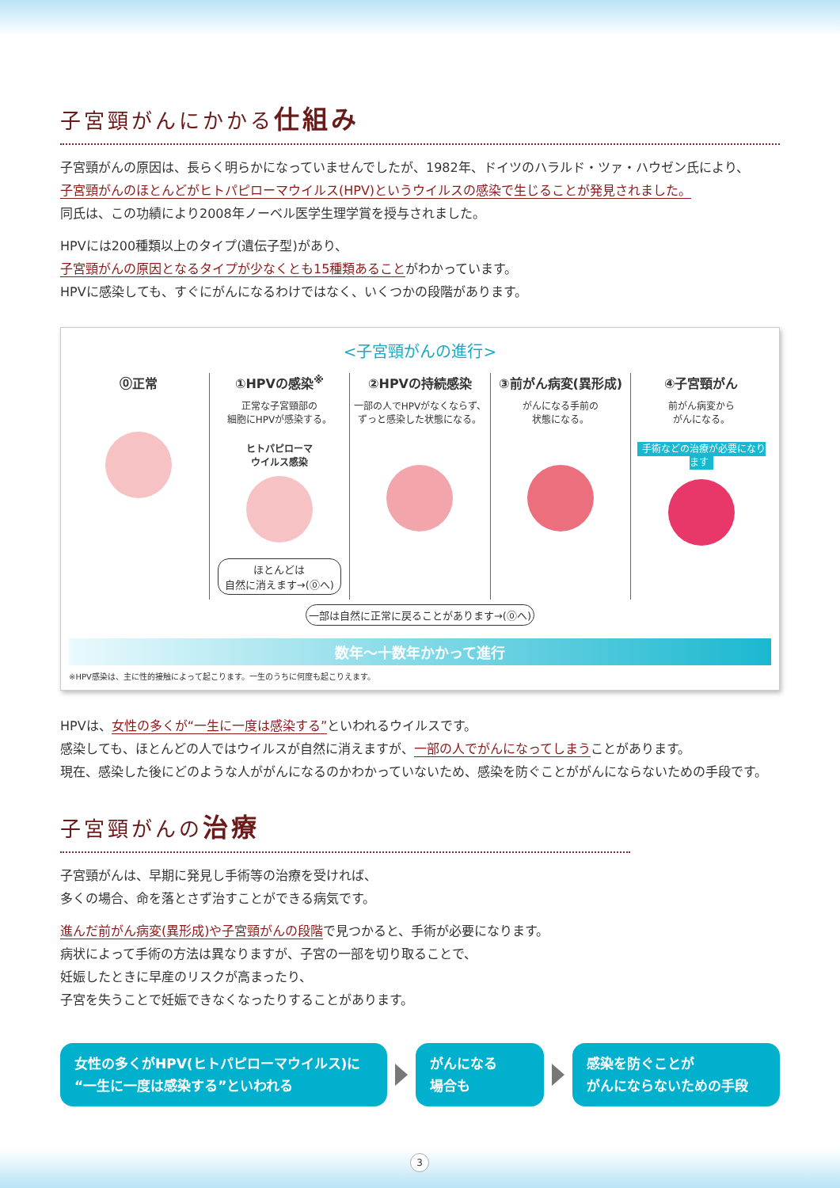子宮頸がんにかかる仕組み
子宮頸がんの原因は、長らく明らかになっていませんでしたが、1982年、ドイツのハラルド・ツァ・ハウゼン氏により、
子宮頸がんのほとんどがヒトパピローマウイルス(HPV)というウイルスの感染で生じることが発見されました。
同氏は、この功績により2008年ノーベル医学生理学賞を授与されました。
HPVには200種類以上のタイプ(遺伝子型)があり、
子宮頸がんの原因となるタイプが少なくとも15種類あることがわかっています。
HPVに感染しても、すぐにがんになるわけではなく、いくつかの段階があります。
<子宮頸がんの進行>
⓪正常 ①HPVの感染<sup>※</sup>
正常な子宮頸部の
細胞にHPVが感染する。
ヒトパピローマ
ウイルス感染
ほとんどは
自然に消えます→(⓪へ)
②HPVの持続感染
一部の人でHPVがなくならず、
ずっと感染した状態になる。
③前がん病変(異形成)
がんになる手前の
状態になる。
④子宮頸がん
前がん病変から
がんになる。
手術などの治療が必要になります
一部は自然に正常に戻ることがあります→(⓪へ)
数年〜十数年かかって進行
※HPV感染は、主に性的接触によって起こります。一生のうちに何度も起こりえます。
HPVは、女性の多くが“一生に一度は感染する”といわれるウイルスです。
感染しても、ほとんどの人ではウイルスが自然に消えますが、一部の人でがんになってしまうことがあります。
現在、感染した後にどのような人ががんになるのかわかっていないため、感染を防ぐことががんにならないための手段です。
子宮頸がんの治療
子宮頸がんは、早期に発見し手術等の治療を受ければ、
多くの場合、命を落とさず治すことができる病気です。
進んだ前がん病変(異形成)や子宮頸がんの段階で見つかると、手術が必要になります。
病状によって手術の方法は異なりますが、子宮の一部を切り取ることで、
妊娠したときに早産のリスクが高まったり、
子宮を失うことで妊娠できなくなったりすることがあります。
女性の多くがHPV(ヒトパピローマウイルス)に
“一生に一度は感染する”といわれる
がんになる
場合も
感染を防ぐことが
がんにならないための手段
3